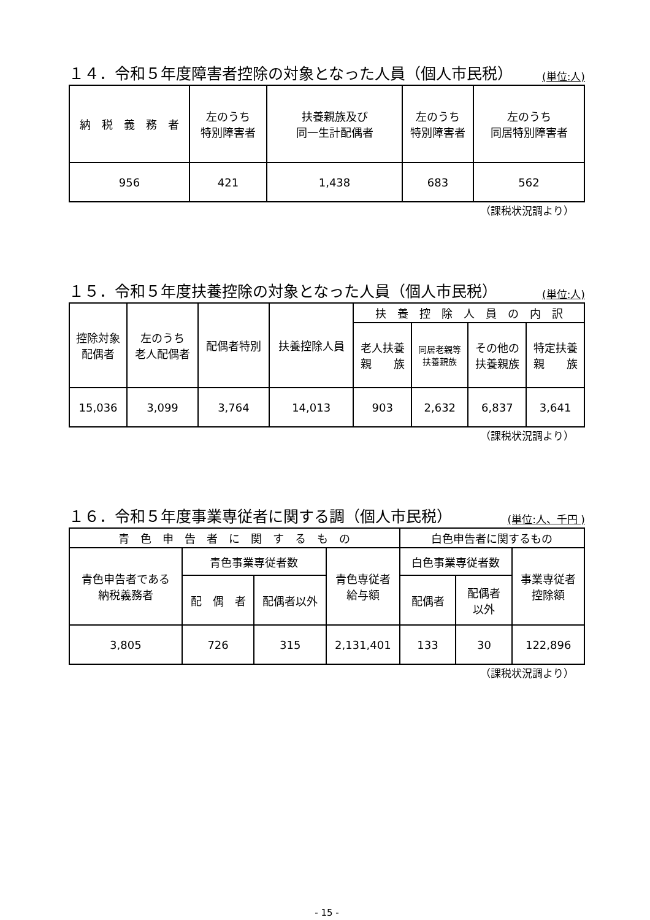１４．令和５年度障害者控除の対象となった人員（個人市民税） (単位:人)
| 納 税 義 務 者 | 左のうち 特別障害者 | 扶養親族及び 同一生計配偶者 | 左のうち 特別障害者 | 左のうち 同居特別障害者 |
| --- | --- | --- | --- | --- |
| 956 | 421 | 1,438 | 683 | 562 |
（課税状況調より）
１５．令和５年度扶養控除の対象となった人員（個人市民税） (単位:人)
| 控除対象 配偶者 | 左のうち 老人配偶者 | 配偶者特別 | 扶養控除人員 | 扶 養 控 除 人 員 の 内 訳 | | | |
| --- | --- | --- | --- | --- | --- | --- | --- |
| | | | | 老人扶養 親 族 | 同居老親等 扶養親族 | その他の 扶養親族 | 特定扶養 親 族 |
| 15,036 | 3,099 | 3,764 | 14,013 | 903 | 2,632 | 6,837 | 3,641 |
（課税状況調より）
１６．令和５年度事業専従者に関する調（個人市民税） (単位:人、千円 )
| 青 色 申 告 者 に 関 す る も の | | | | 白色申告者に関するもの | | |
| --- | --- | --- | --- | --- | --- | --- |
| 青色申告者である 納税義務者 | 青色事業専従者数 | | 青色専従者 給与額 | 白色事業専従者数 | | 事業専従者 控除額 |
| | 配 偶 者 | 配偶者以外 | | 配偶者 | 配偶者 以外 | |
| 3,805 | 726 | 315 | 2,131,401 | 133 | 30 | 122,896 |
（課税状況調より）
- 15 -